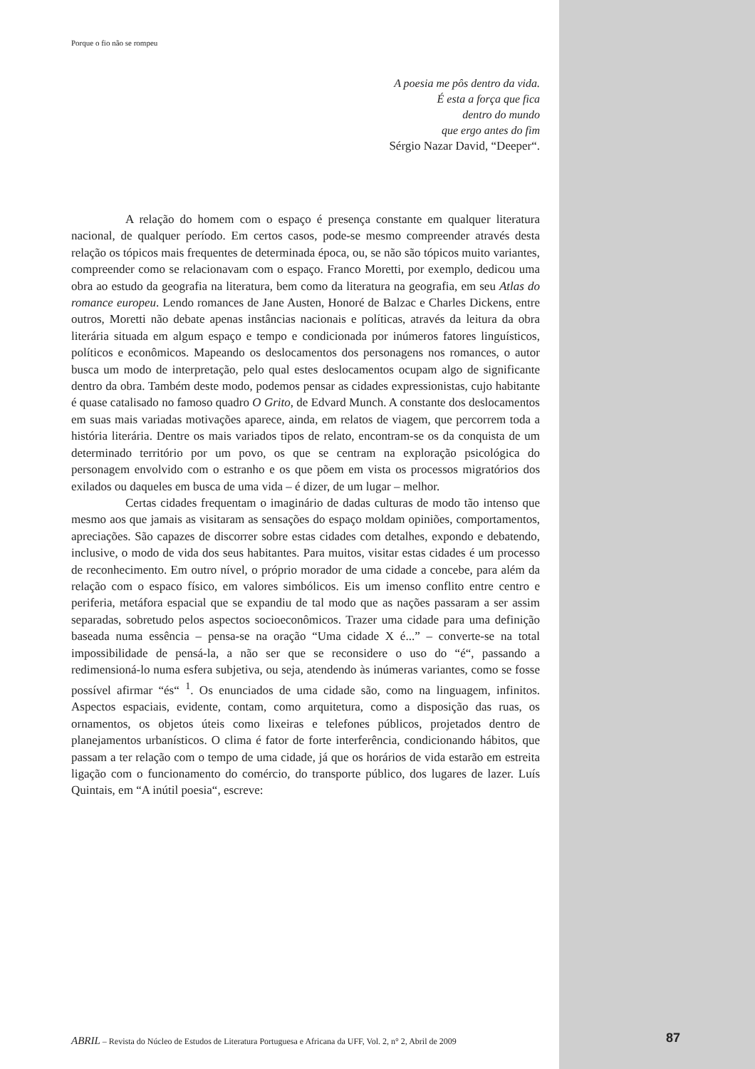Porque o fio não se rompeu
A poesia me pôs dentro da vida.
É esta a força que fica
dentro do mundo
que ergo antes do fim
Sérgio Nazar David, “Deeper“.
A relação do homem com o espaço é presença constante em qualquer literatura nacional, de qualquer período. Em certos casos, pode-se mesmo compreender através desta relação os tópicos mais frequentes de determinada época, ou, se não são tópicos muito variantes, compreender como se relacionavam com o espaço. Franco Moretti, por exemplo, dedicou uma obra ao estudo da geografia na literatura, bem como da literatura na geografia, em seu Atlas do romance europeu. Lendo romances de Jane Austen, Honoré de Balzac e Charles Dickens, entre outros, Moretti não debate apenas instâncias nacionais e políticas, através da leitura da obra literária situada em algum espaço e tempo e condicionada por inúmeros fatores linguísticos, políticos e econômicos. Mapeando os deslocamentos dos personagens nos romances, o autor busca um modo de interpretação, pelo qual estes deslocamentos ocupam algo de significante dentro da obra. Também deste modo, podemos pensar as cidades expressionistas, cujo habitante é quase catalisado no famoso quadro O Grito, de Edvard Munch. A constante dos deslocamentos em suas mais variadas motivações aparece, ainda, em relatos de viagem, que percorrem toda a história literária. Dentre os mais variados tipos de relato, encontram-se os da conquista de um determinado território por um povo, os que se centram na exploração psicológica do personagem envolvido com o estranho e os que põem em vista os processos migratórios dos exilados ou daqueles em busca de uma vida – é dizer, de um lugar – melhor.
Certas cidades frequentam o imaginário de dadas culturas de modo tão intenso que mesmo aos que jamais as visitaram as sensações do espaço moldam opiniões, comportamentos, apreciações. São capazes de discorrer sobre estas cidades com detalhes, expondo e debatendo, inclusive, o modo de vida dos seus habitantes. Para muitos, visitar estas cidades é um processo de reconhecimento. Em outro nível, o próprio morador de uma cidade a concebe, para além da relação com o espaco físico, em valores simbólicos. Eis um imenso conflito entre centro e periferia, metáfora espacial que se expandiu de tal modo que as nações passaram a ser assim separadas, sobretudo pelos aspectos socioeconômicos. Trazer uma cidade para uma definição baseada numa essência – pensa-se na oração “Uma cidade X é...” – converte-se na total impossibilidade de pensá-la, a não ser que se reconsidere o uso do “é“, passando a redimensioná-lo numa esfera subjetiva, ou seja, atendendo às inúmeras variantes, como se fosse possível afirmar “és“ <sup>1</sup>. Os enunciados de uma cidade são, como na linguagem, infinitos. Aspectos espaciais, evidente, contam, como arquitetura, como a disposição das ruas, os ornamentos, os objetos úteis como lixeiras e telefones públicos, projetados dentro de planejamentos urbanísticos. O clima é fator de forte interferência, condicionando hábitos, que passam a ter relação com o tempo de uma cidade, já que os horários de vida estarão em estreita ligação com o funcionamento do comércio, do transporte público, dos lugares de lazer. Luís Quintais, em “A inútil poesia“, escreve:
ABRIL – Revista do Núcleo de Estudos de Literatura Portuguesa e Africana da UFF, Vol. 2, n° 2, Abril de 2009 87